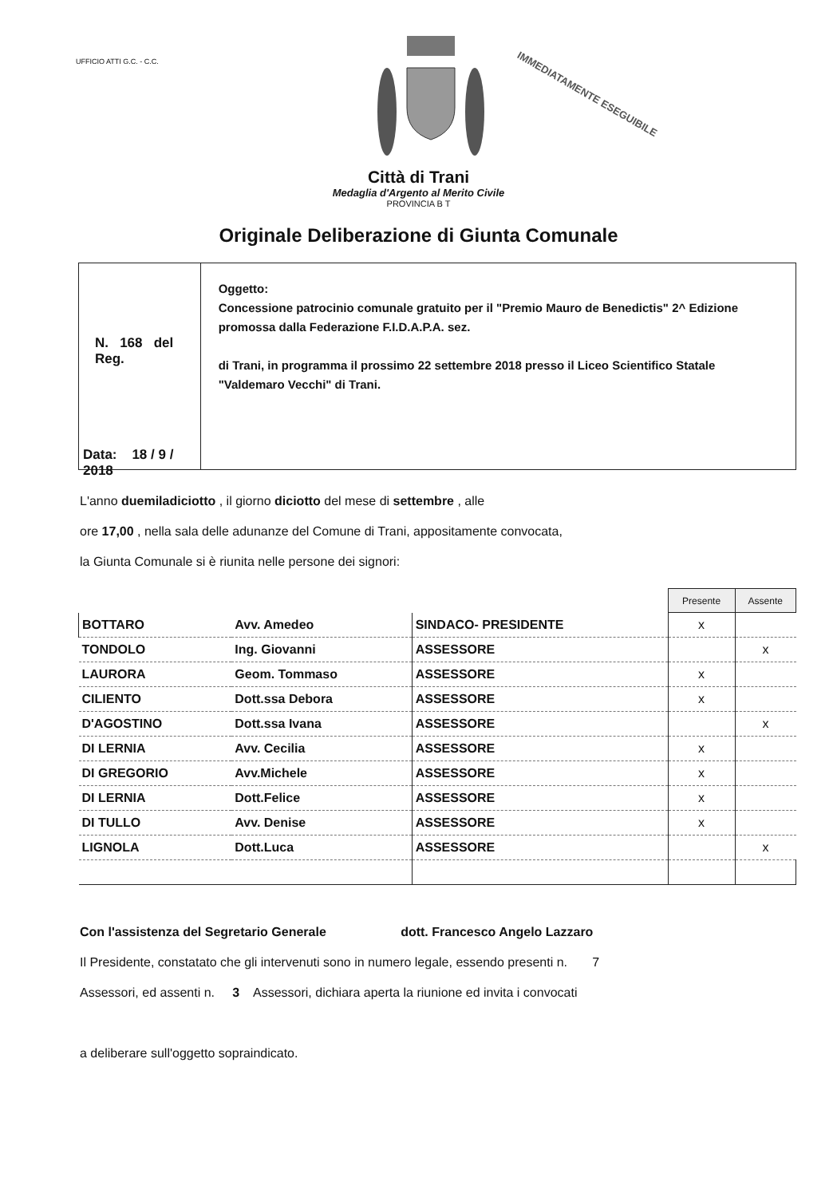UFFICIO ATTI G.C. - C.C.
IMMEDIATAMENTE ESEGUIBILE
Città di Trani
Medaglia d'Argento al Merito Civile
PROVINCIA B T
Originale Deliberazione di Giunta Comunale
N. 168 del Reg.
Data: 18 / 9 / 2018
Oggetto:
Concessione patrocinio comunale gratuito per il "Premio Mauro de Benedictis" 2^ Edizione promossa dalla Federazione F.I.D.A.P.A. sez.
di Trani, in programma il prossimo 22 settembre 2018 presso il Liceo Scientifico Statale "Valdemaro Vecchi" di Trani.
L'anno duemiladiciotto , il giorno diciotto del mese di settembre , alle
ore 17,00 , nella sala delle adunanze del Comune di Trani, appositamente convocata,
la Giunta Comunale si è riunita nelle persone dei signori:
| | | | Presente | Assente |
| BOTTARO | Avv. Amedeo | SINDACO- PRESIDENTE | x | |
| TONDOLO | Ing. Giovanni | ASSESSORE | | x |
| LAURORA | Geom. Tommaso | ASSESSORE | x | |
| CILIENTO | Dott.ssa Debora | ASSESSORE | x | |
| D'AGOSTINO | Dott.ssa Ivana | ASSESSORE | | x |
| DI LERNIA | Avv. Cecilia | ASSESSORE | x | |
| DI GREGORIO | Avv.Michele | ASSESSORE | x | |
| DI LERNIA | Dott.Felice | ASSESSORE | x | |
| DI TULLO | Avv. Denise | ASSESSORE | x | |
| LIGNOLA | Dott.Luca | ASSESSORE | | x |
Con l'assistenza del Segretario Generale dott. Francesco Angelo Lazzaro
Il Presidente, constatato che gli intervenuti sono in numero legale, essendo presenti n. 7
Assessori, ed assenti n. 3 Assessori, dichiara aperta la riunione ed invita i convocati
a deliberare sull'oggetto sopraindicato.